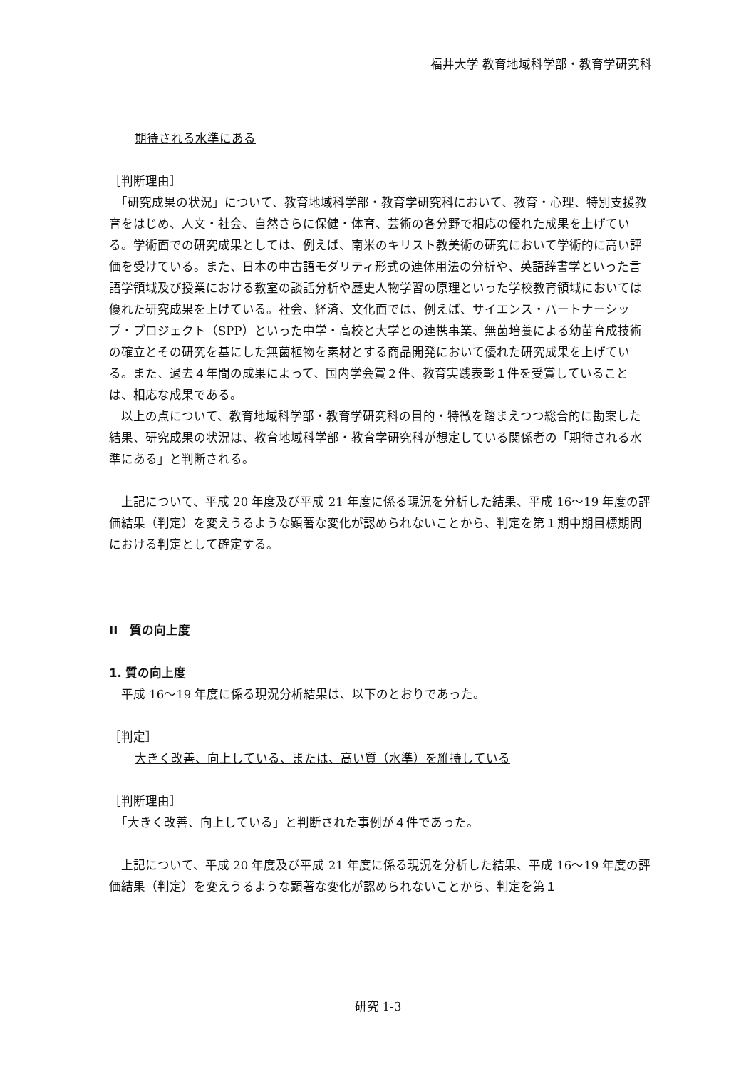福井大学 教育地域科学部・教育学研究科
期待される水準にある
［判断理由］
　「研究成果の状況」について、教育地域科学部・教育学研究科において、教育・心理、特別支援教育をはじめ、人文・社会、自然さらに保健・体育、芸術の各分野で相応の優れた成果を上げている。学術面での研究成果としては、例えば、南米のキリスト教美術の研究において学術的に高い評価を受けている。また、日本の中古語モダリティ形式の連体用法の分析や、英語辞書学といった言語学領域及び授業における教室の談話分析や歴史人物学習の原理といった学校教育領域においては優れた研究成果を上げている。社会、経済、文化面では、例えば、サイエンス・パートナーシップ・プロジェクト（SPP）といった中学・高校と大学との連携事業、無菌培養による幼苗育成技術の確立とその研究を基にした無菌植物を素材とする商品開発において優れた研究成果を上げている。また、過去４年間の成果によって、国内学会賞２件、教育実践表彰１件を受賞していることは、相応な成果である。
　以上の点について、教育地域科学部・教育学研究科の目的・特徴を踏まえつつ総合的に勘案した結果、研究成果の状況は、教育地域科学部・教育学研究科が想定している関係者の「期待される水準にある」と判断される。
　上記について、平成 20 年度及び平成 21 年度に係る現況を分析した結果、平成 16〜19 年度の評価結果（判定）を変えうるような顕著な変化が認められないことから、判定を第１期中期目標期間における判定として確定する。
II　質の向上度
1. 質の向上度
　平成 16〜19 年度に係る現況分析結果は、以下のとおりであった。
［判定］
大きく改善、向上している、または、高い質（水準）を維持している
［判断理由］
　「大きく改善、向上している」と判断された事例が４件であった。
　上記について、平成 20 年度及び平成 21 年度に係る現況を分析した結果、平成 16〜19 年度の評価結果（判定）を変えうるような顕著な変化が認められないことから、判定を第１
研究 1-3